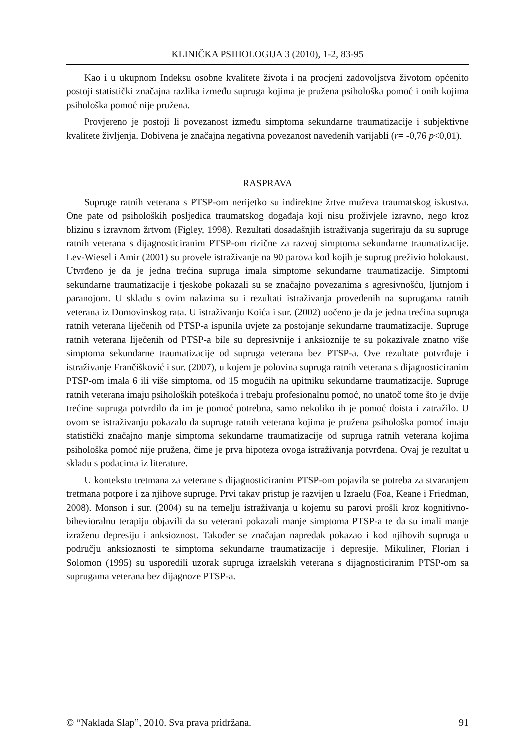KLINIČKA PSIHOLOGIJA 3 (2010), 1-2, 83-95
Kao i u ukupnom Indeksu osobne kvalitete života i na procjeni zadovoljstva životom općenito postoji statistički značajna razlika između supruga kojima je pružena psihološka pomoć i onih kojima psihološka pomoć nije pružena.
Provjereno je postoji li povezanost između simptoma sekundarne traumatizacije i subjektivne kvalitete življenja. Dobivena je značajna negativna povezanost navedenih varijabli (r= -0,76 p<0,01).
RASPRAVA
Supruge ratnih veterana s PTSP-om nerijetko su indirektne žrtve muževa traumatskog iskustva. One pate od psiholoških posljedica traumatskog događaja koji nisu proživjele izravno, nego kroz blizinu s izravnom žrtvom (Figley, 1998). Rezultati dosadašnjih istraživanja sugeriraju da su supruge ratnih veterana s dijagnosticiranim PTSP-om rizične za razvoj simptoma sekundarne traumatizacije. Lev-Wiesel i Amir (2001) su provele istraživanje na 90 parova kod kojih je suprug preživio holokaust. Utvrđeno je da je jedna trećina supruga imala simptome sekundarne traumatizacije. Simptomi sekundarne traumatizacije i tjeskobe pokazali su se značajno povezanima s agresivnošću, ljutnjom i paranojom. U skladu s ovim nalazima su i rezultati istraživanja provedenih na suprugama ratnih veterana iz Domovinskog rata. U istraživanju Koića i sur. (2002) uočeno je da je jedna trećina supruga ratnih veterana liječenih od PTSP-a ispunila uvjete za postojanje sekundarne traumatizacije. Supruge ratnih veterana liječenih od PTSP-a bile su depresivnije i anksioznije te su pokazivale znatno više simptoma sekundarne traumatizacije od supruga veterana bez PTSP-a. Ove rezultate potvrđuje i istraživanje Frančišković i sur. (2007), u kojem je polovina supruga ratnih veterana s dijagnosticiranim PTSP-om imala 6 ili više simptoma, od 15 mogućih na upitniku sekundarne traumatizacije. Supruge ratnih veterana imaju psiholoških poteškoća i trebaju profesionalnu pomoć, no unatoč tome što je dvije trećine supruga potvrdilo da im je pomoć potrebna, samo nekoliko ih je pomoć doista i zatražilo. U ovom se istraživanju pokazalo da supruge ratnih veterana kojima je pružena psihološka pomoć imaju statistički značajno manje simptoma sekundarne traumatizacije od supruga ratnih veterana kojima psihološka pomoć nije pružena, čime je prva hipoteza ovoga istraživanja potvrđena. Ovaj je rezultat u skladu s podacima iz literature.
U kontekstu tretmana za veterane s dijagnosticiranim PTSP-om pojavila se potreba za stvaranjem tretmana potpore i za njihove supruge. Prvi takav pristup je razvijen u Izraelu (Foa, Keane i Friedman, 2008). Monson i sur. (2004) su na temelju istraživanja u kojemu su parovi prošli kroz kognitivno-bihevioralnu terapiju objavili da su veterani pokazali manje simptoma PTSP-a te da su imali manje izraženu depresiju i anksioznost. Također se značajan napredak pokazao i kod njihovih supruga u području anksioznosti te simptoma sekundarne traumatizacije i depresije. Mikuliner, Florian i Solomon (1995) su usporedili uzorak supruga izraelskih veterana s dijagnosticiranim PTSP-om sa suprugama veterana bez dijagnoze PTSP-a.
© “Naklada Slap”, 2010. Sva prava pridržana. 91